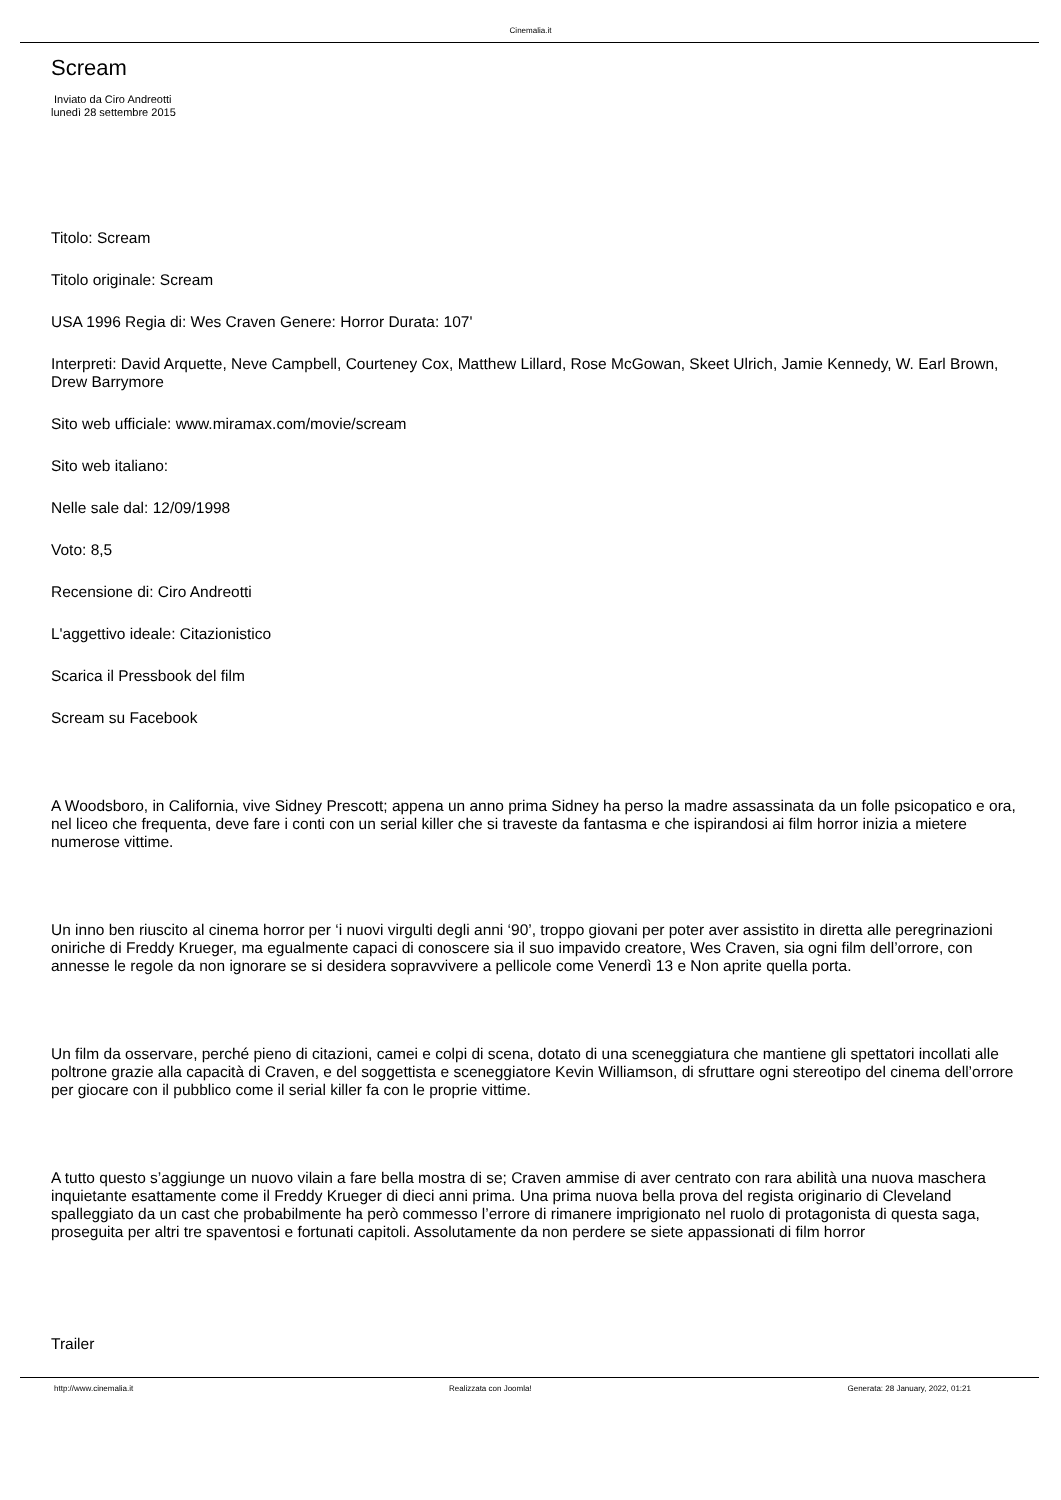Cinemalia.it
Scream
Inviato da Ciro Andreotti
lunedì 28 settembre 2015
Titolo: Scream
Titolo originale: Scream
USA 1996 Regia di: Wes Craven Genere: Horror Durata: 107'
Interpreti: David Arquette, Neve Campbell, Courteney Cox, Matthew Lillard, Rose McGowan, Skeet Ulrich, Jamie Kennedy, W. Earl Brown, Drew Barrymore
Sito web ufficiale: www.miramax.com/movie/scream
Sito web italiano:
Nelle sale dal: 12/09/1998
Voto: 8,5
Recensione di: Ciro Andreotti
L'aggettivo ideale: Citazionistico
Scarica il Pressbook del film
Scream su Facebook
A Woodsboro, in California, vive Sidney Prescott; appena un anno prima Sidney ha perso la madre assassinata da un folle psicopatico e ora, nel liceo che frequenta, deve fare i conti con un serial killer che si traveste da fantasma e che ispirandosi ai film horror inizia a mietere numerose vittime.
Un inno ben riuscito al cinema horror per ‘i nuovi virgulti degli anni ‘90’, troppo giovani per poter aver assistito in diretta alle peregrinazioni oniriche di Freddy Krueger, ma egualmente capaci di conoscere sia il suo impavido creatore, Wes Craven, sia ogni film dell’orrore, con annesse le regole da non ignorare se si desidera sopravvivere a pellicole come Venerdì 13 e Non aprite quella porta.
Un film da osservare, perché pieno di citazioni, camei e colpi di scena, dotato di una sceneggiatura che mantiene gli spettatori incollati alle poltrone grazie alla capacità di Craven, e del soggettista e sceneggiatore Kevin Williamson, di sfruttare ogni stereotipo del cinema dell’orrore per giocare con il pubblico come il serial killer fa con le proprie vittime.
A tutto questo s’aggiunge un nuovo vilain a fare bella mostra di se; Craven ammise di aver centrato con rara abilità una nuova maschera inquietante esattamente come il Freddy Krueger di dieci anni prima. Una prima nuova bella prova del regista originario di Cleveland spalleggiato da un cast che probabilmente ha però commesso l’errore di rimanere imprigionato nel ruolo di protagonista di questa saga, proseguita per altri tre spaventosi e fortunati capitoli. Assolutamente da non perdere se siete appassionati di film horror
Trailer
http://www.cinemalia.it Realizzata con Joomla! Generata: 28 January, 2022, 01:21